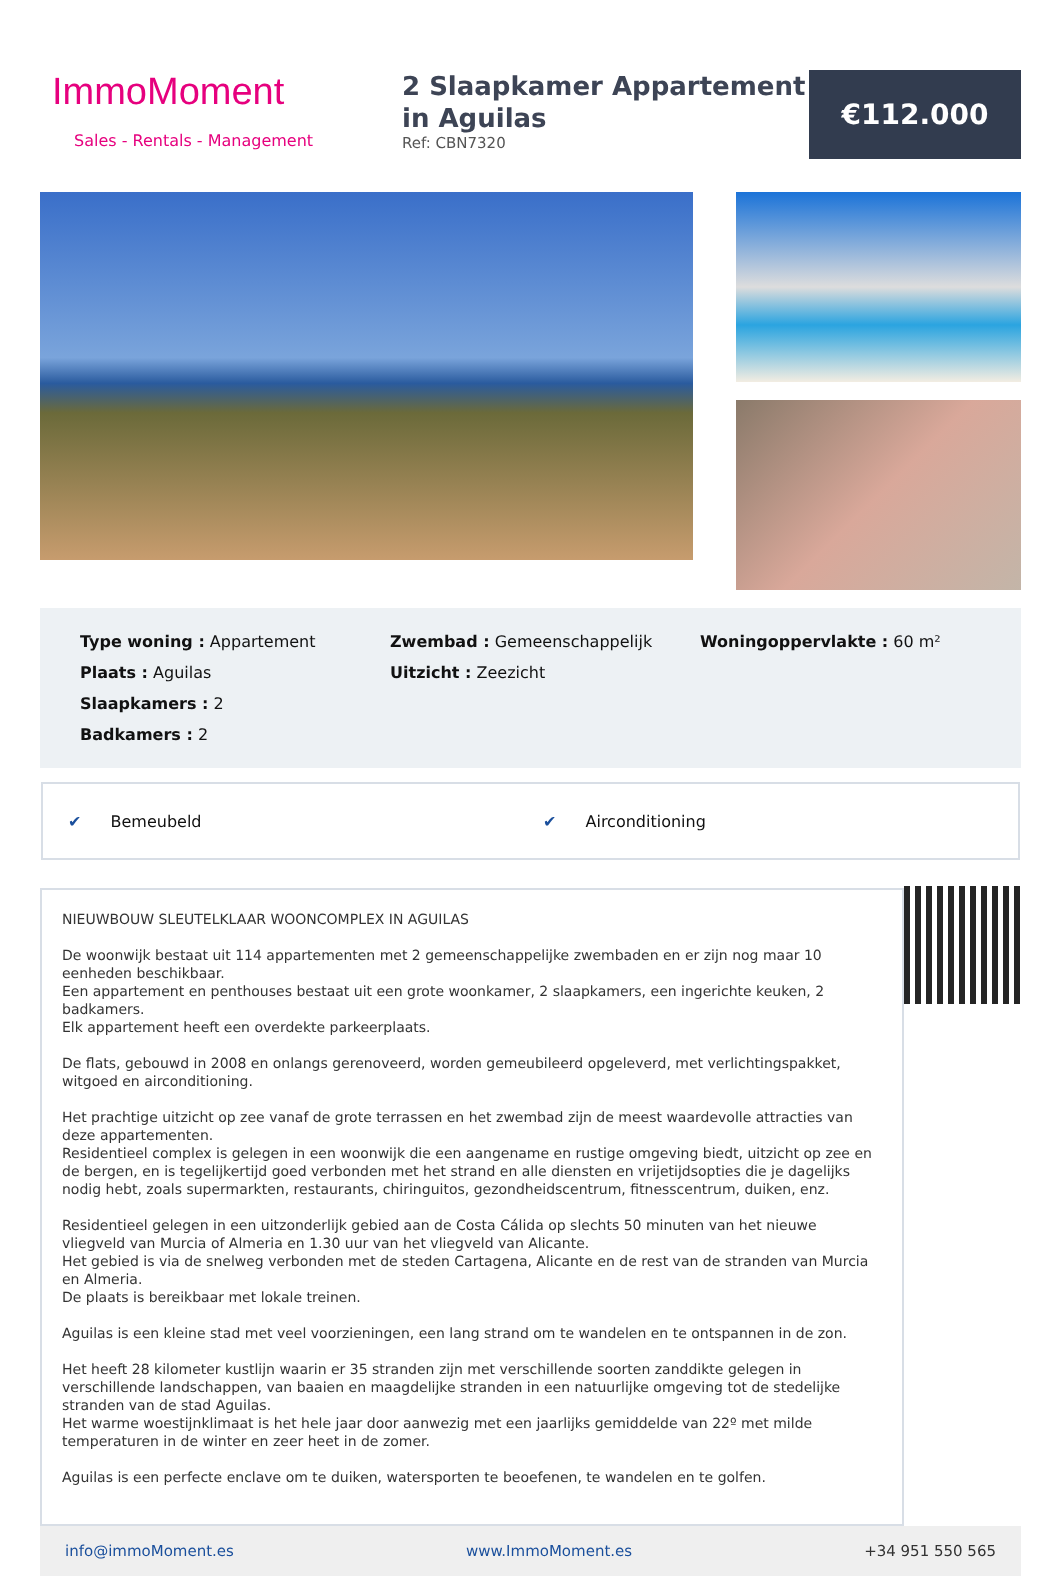ImmoMoment
Sales - Rentals - Management
2 Slaapkamer Appartement in Aguilas
Ref: CBN7320
€112.000
Type woning : Appartement
Zwembad : Gemeenschappelijk
Woningoppervlakte : 60 m²
Plaats : Aguilas
Uitzicht : Zeezicht
Slaapkamers : 2
Badkamers : 2
✔ Bemeubeld ✔ Airconditioning
NIEUWBOUW SLEUTELKLAAR WOONCOMPLEX IN AGUILAS
De woonwijk bestaat uit 114 appartementen met 2 gemeenschappelijke zwembaden en er zijn nog maar 10 eenheden beschikbaar.
Een appartement en penthouses bestaat uit een grote woonkamer, 2 slaapkamers, een ingerichte keuken, 2 badkamers.
Elk appartement heeft een overdekte parkeerplaats.
De flats, gebouwd in 2008 en onlangs gerenoveerd, worden gemeubileerd opgeleverd, met verlichtingspakket, witgoed en airconditioning.
Het prachtige uitzicht op zee vanaf de grote terrassen en het zwembad zijn de meest waardevolle attracties van deze appartementen.
Residentieel complex is gelegen in een woonwijk die een aangename en rustige omgeving biedt, uitzicht op zee en de bergen, en is tegelijkertijd goed verbonden met het strand en alle diensten en vrijetijdsopties die je dagelijks nodig hebt, zoals supermarkten, restaurants, chiringuitos, gezondheidscentrum, fitnesscentrum, duiken, enz.
Residentieel gelegen in een uitzonderlijk gebied aan de Costa Cálida op slechts 50 minuten van het nieuwe vliegveld van Murcia of Almeria en 1.30 uur van het vliegveld van Alicante.
Het gebied is via de snelweg verbonden met de steden Cartagena, Alicante en de rest van de stranden van Murcia en Almeria.
De plaats is bereikbaar met lokale treinen.
Aguilas is een kleine stad met veel voorzieningen, een lang strand om te wandelen en te ontspannen in de zon.
Het heeft 28 kilometer kustlijn waarin er 35 stranden zijn met verschillende soorten zanddikte gelegen in verschillende landschappen, van baaien en maagdelijke stranden in een natuurlijke omgeving tot de stedelijke stranden van de stad Aguilas.
Het warme woestijnklimaat is het hele jaar door aanwezig met een jaarlijks gemiddelde van 22º met milde temperaturen in de winter en zeer heet in de zomer.
Aguilas is een perfecte enclave om te duiken, watersporten te beoefenen, te wandelen en te golfen.
info@immoMoment.es www.ImmoMoment.es +34 951 550 565